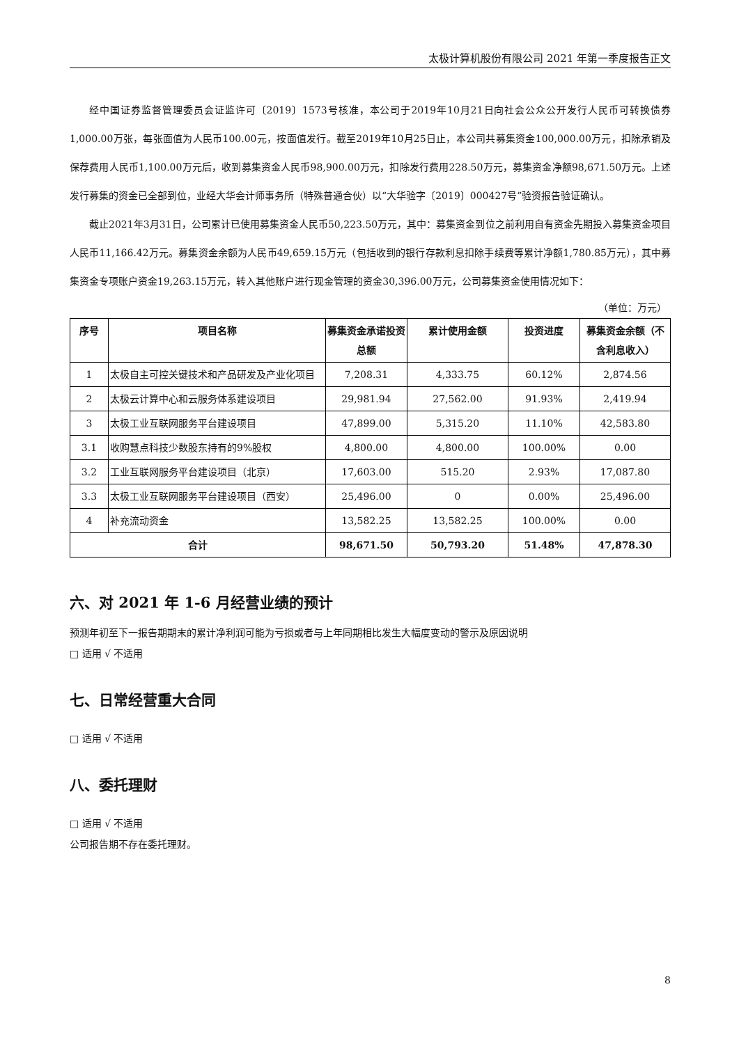太极计算机股份有限公司 2021 年第一季度报告正文
经中国证券监督管理委员会证监许可〔2019〕1573号核准，本公司于2019年10月21日向社会公众公开发行人民币可转换债券1,000.00万张，每张面值为人民币100.00元，按面值发行。截至2019年10月25日止，本公司共募集资金100,000.00万元，扣除承销及保荐费用人民币1,100.00万元后，收到募集资金人民币98,900.00万元，扣除发行费用228.50万元，募集资金净额98,671.50万元。上述发行募集的资金已全部到位，业经大华会计师事务所（特殊普通合伙）以“大华验字〔2019〕000427号”验资报告验证确认。
截止2021年3月31日，公司累计已使用募集资金人民币50,223.50万元，其中：募集资金到位之前利用自有资金先期投入募集资金项目人民币11,166.42万元。募集资金余额为人民币49,659.15万元（包括收到的银行存款利息扣除手续费等累计净额1,780.85万元），其中募集资金专项账户资金19,263.15万元，转入其他账户进行现金管理的资金30,396.00万元，公司募集资金使用情况如下：
（单位：万元）
| 序号 | 项目名称 | 募集资金承诺投资总额 | 累计使用金额 | 投资进度 | 募集资金余额（不含利息收入） |
| --- | --- | --- | --- | --- | --- |
| 1 | 太极自主可控关键技术和产品研发及产业化项目 | 7,208.31 | 4,333.75 | 60.12% | 2,874.56 |
| 2 | 太极云计算中心和云服务体系建设项目 | 29,981.94 | 27,562.00 | 91.93% | 2,419.94 |
| 3 | 太极工业互联网服务平台建设项目 | 47,899.00 | 5,315.20 | 11.10% | 42,583.80 |
| 3.1 | 收购慧点科技少数股东持有的9%股权 | 4,800.00 | 4,800.00 | 100.00% | 0.00 |
| 3.2 | 工业互联网服务平台建设项目（北京） | 17,603.00 | 515.20 | 2.93% | 17,087.80 |
| 3.3 | 太极工业互联网服务平台建设项目（西安） | 25,496.00 | 0 | 0.00% | 25,496.00 |
| 4 | 补充流动资金 | 13,582.25 | 13,582.25 | 100.00% | 0.00 |
| 合计 | | 98,671.50 | 50,793.20 | 51.48% | 47,878.30 |
六、对 2021 年 1-6 月经营业绩的预计
预测年初至下一报告期期末的累计净利润可能为亏损或者与上年同期相比发生大幅度变动的警示及原因说明
□ 适用 √ 不适用
七、日常经营重大合同
□ 适用 √ 不适用
八、委托理财
□ 适用 √ 不适用
公司报告期不存在委托理财。
8